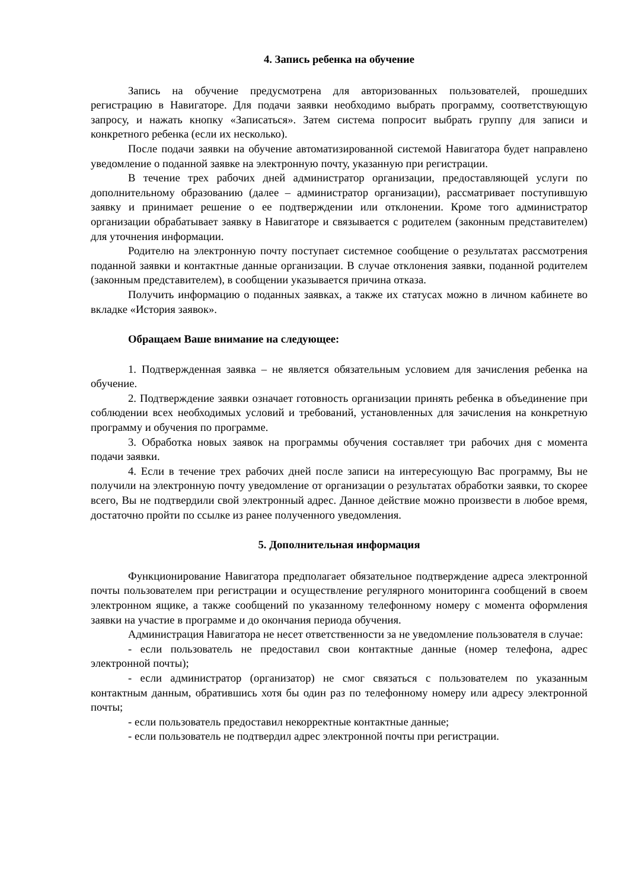4. Запись ребенка на обучение
Запись на обучение предусмотрена для авторизованных пользователей, прошедших регистрацию в Навигаторе. Для подачи заявки необходимо выбрать программу, соответствующую запросу, и нажать кнопку «Записаться». Затем система попросит выбрать группу для записи и конкретного ребенка (если их несколько).
После подачи заявки на обучение автоматизированной системой Навигатора будет направлено уведомление о поданной заявке на электронную почту, указанную при регистрации.
В течение трех рабочих дней администратор организации, предоставляющей услуги по дополнительному образованию (далее – администратор организации), рассматривает поступившую заявку и принимает решение о ее подтверждении или отклонении. Кроме того администратор организации обрабатывает заявку в Навигаторе и связывается с родителем (законным представителем) для уточнения информации.
Родителю на электронную почту поступает системное сообщение о результатах рассмотрения поданной заявки и контактные данные организации. В случае отклонения заявки, поданной родителем (законным представителем), в сообщении указывается причина отказа.
Получить информацию о поданных заявках, а также их статусах можно в личном кабинете во вкладке «История заявок».
Обращаем Ваше внимание на следующее:
1. Подтвержденная заявка – не является обязательным условием для зачисления ребенка на обучение.
2. Подтверждение заявки означает готовность организации принять ребенка в объединение при соблюдении всех необходимых условий и требований, установленных для зачисления на конкретную программу и обучения по программе.
3. Обработка новых заявок на программы обучения составляет три рабочих дня с момента подачи заявки.
4. Если в течение трех рабочих дней после записи на интересующую Вас программу, Вы не получили на электронную почту уведомление от организации о результатах обработки заявки, то скорее всего, Вы не подтвердили свой электронный адрес. Данное действие можно произвести в любое время, достаточно пройти по ссылке из ранее полученного уведомления.
5. Дополнительная информация
Функционирование Навигатора предполагает обязательное подтверждение адреса электронной почты пользователем при регистрации и осуществление регулярного мониторинга сообщений в своем электронном ящике, а также сообщений по указанному телефонному номеру с момента оформления заявки на участие в программе и до окончания периода обучения.
Администрация Навигатора не несет ответственности за не уведомление пользователя в случае:
- если пользователь не предоставил свои контактные данные (номер телефона, адрес электронной почты);
- если администратор (организатор) не смог связаться с пользователем по указанным контактным данным, обратившись хотя бы один раз по телефонному номеру или адресу электронной почты;
- если пользователь предоставил некорректные контактные данные;
- если пользователь не подтвердил адрес электронной почты при регистрации.